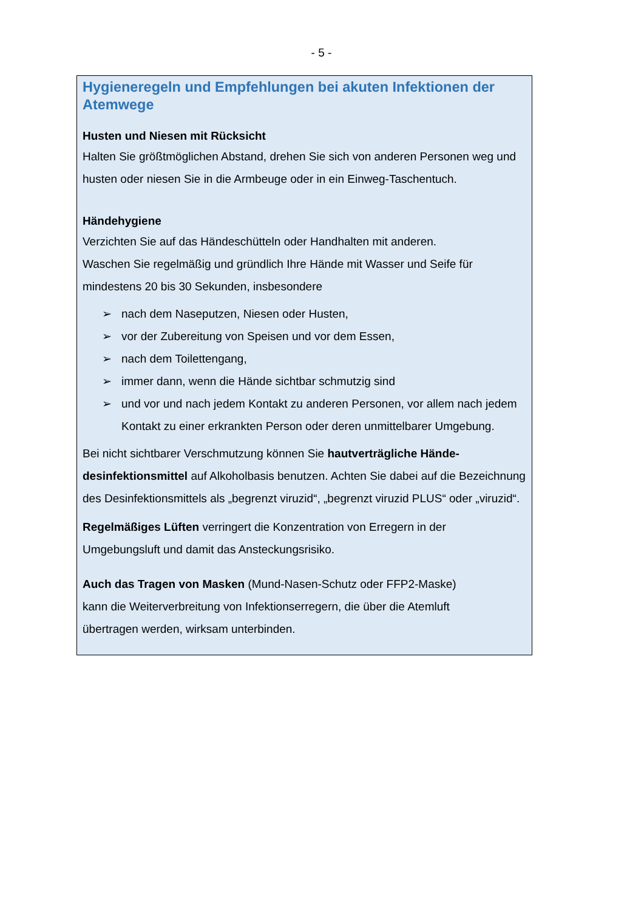- 5 -
Hygieneregeln und Empfehlungen bei akuten Infektionen der Atemwege
Husten und Niesen mit Rücksicht
Halten Sie größtmöglichen Abstand, drehen Sie sich von anderen Personen weg und husten oder niesen Sie in die Armbeuge oder in ein Einweg-Taschentuch.
Händehygiene
Verzichten Sie auf das Händeschütteln oder Handhalten mit anderen.
Waschen Sie regelmäßig und gründlich Ihre Hände mit Wasser und Seife für mindestens 20 bis 30 Sekunden, insbesondere
➢ nach dem Naseputzen, Niesen oder Husten,
➢ vor der Zubereitung von Speisen und vor dem Essen,
➢ nach dem Toilettengang,
➢ immer dann, wenn die Hände sichtbar schmutzig sind
➢ und vor und nach jedem Kontakt zu anderen Personen, vor allem nach jedem Kontakt zu einer erkrankten Person oder deren unmittelbarer Umgebung.
Bei nicht sichtbarer Verschmutzung können Sie hautverträgliche Hände-desinfektionsmittel auf Alkoholbasis benutzen. Achten Sie dabei auf die Bezeichnung des Desinfektionsmittels als „begrenzt viruzid“, „begrenzt viruzid PLUS“ oder „viruzid“.
Regelmäßiges Lüften verringert die Konzentration von Erregern in der Umgebungsluft und damit das Ansteckungsrisiko.
Auch das Tragen von Masken (Mund-Nasen-Schutz oder FFP2-Maske) kann die Weiterverbreitung von Infektionserregern, die über die Atemluft übertragen werden, wirksam unterbinden.